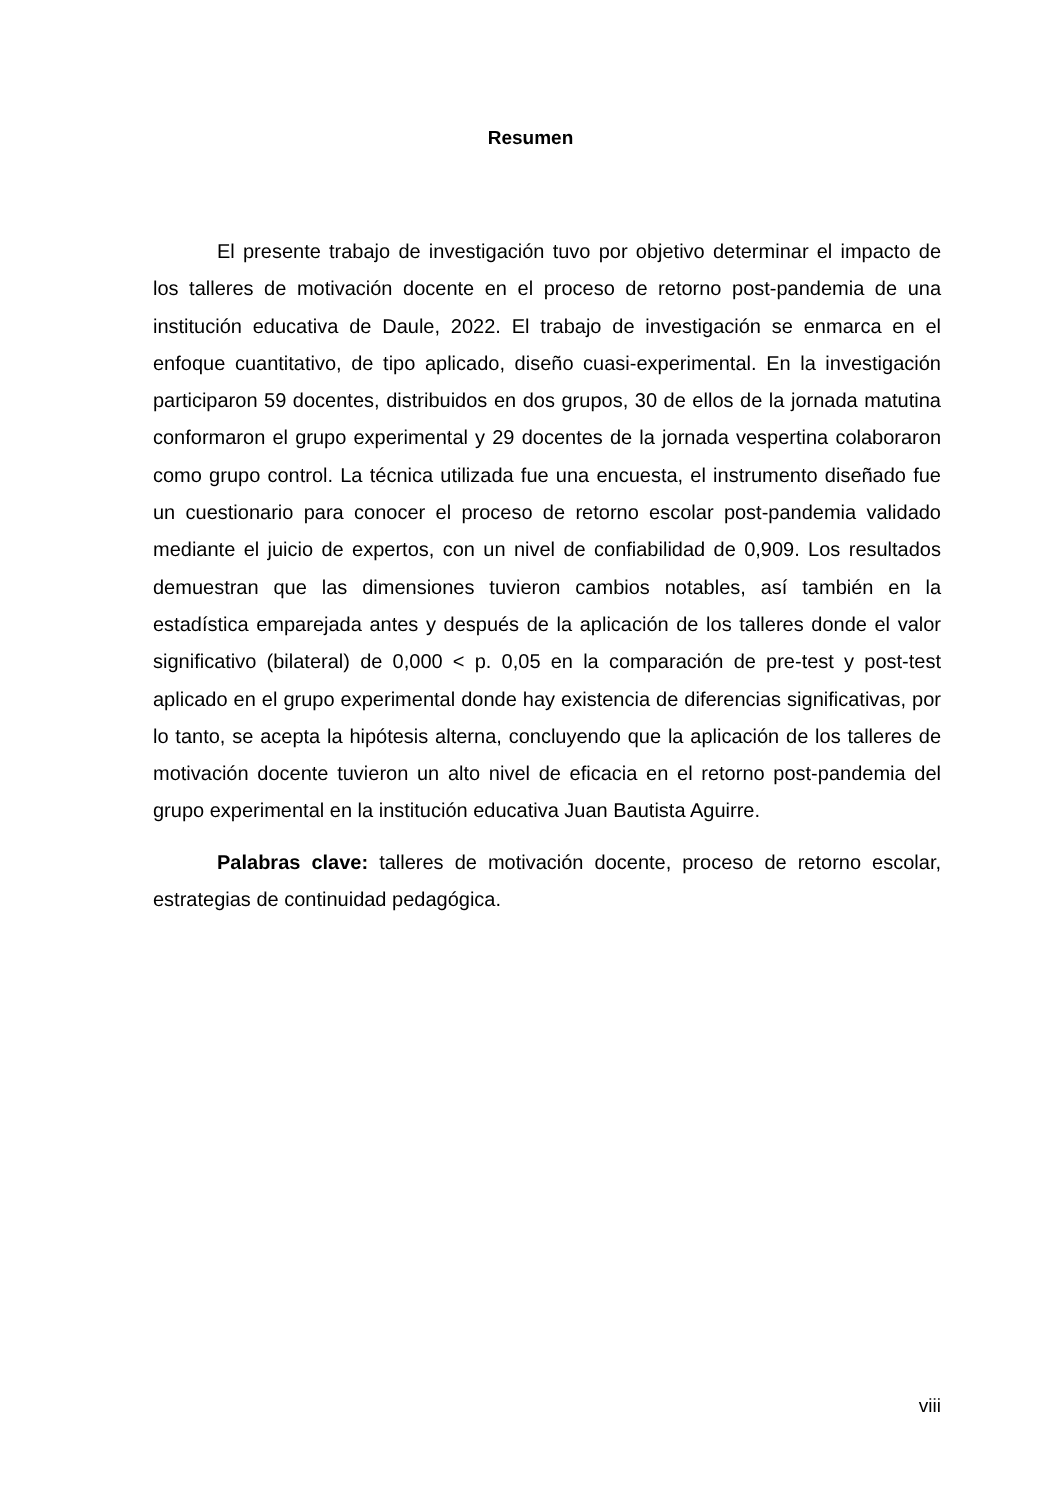Resumen
El presente trabajo de investigación tuvo por objetivo determinar el impacto de los talleres de motivación docente en el proceso de retorno post-pandemia de una institución educativa de Daule, 2022. El trabajo de investigación se enmarca en el enfoque cuantitativo, de tipo aplicado, diseño cuasi-experimental. En la investigación participaron 59 docentes, distribuidos en dos grupos, 30 de ellos de la jornada matutina conformaron el grupo experimental y 29 docentes de la jornada vespertina colaboraron como grupo control. La técnica utilizada fue una encuesta, el instrumento diseñado fue un cuestionario para conocer el proceso de retorno escolar post-pandemia validado mediante el juicio de expertos, con un nivel de confiabilidad de 0,909. Los resultados demuestran que las dimensiones tuvieron cambios notables, así también en la estadística emparejada antes y después de la aplicación de los talleres donde el valor significativo (bilateral) de 0,000 < p. 0,05 en la comparación de pre-test y post-test aplicado en el grupo experimental donde hay existencia de diferencias significativas, por lo tanto, se acepta la hipótesis alterna, concluyendo que la aplicación de los talleres de motivación docente tuvieron un alto nivel de eficacia en el retorno post-pandemia del grupo experimental en la institución educativa Juan Bautista Aguirre.
Palabras clave: talleres de motivación docente, proceso de retorno escolar, estrategias de continuidad pedagógica.
viii